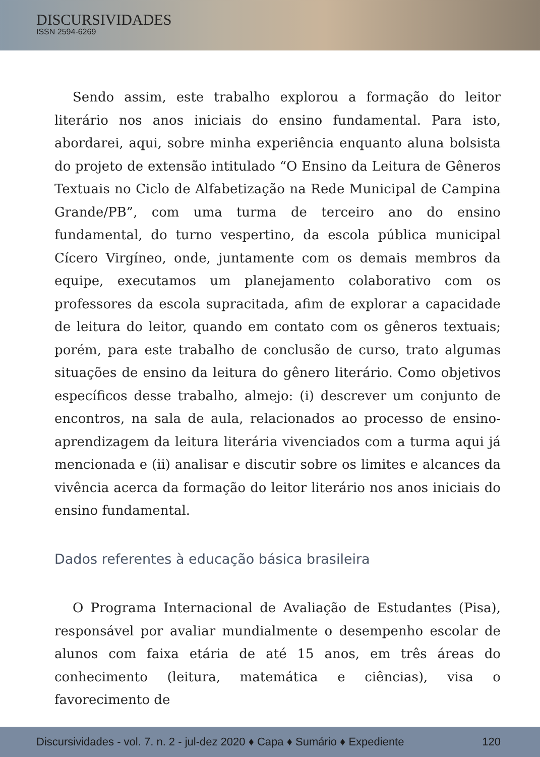DISCURSIVIDADES
ISSN 2594-6269
Sendo assim, este trabalho explorou a formação do leitor literário nos anos iniciais do ensino fundamental. Para isto, abordarei, aqui, sobre minha experiência enquanto aluna bolsista do projeto de extensão intitulado “O Ensino da Leitura de Gêneros Textuais no Ciclo de Alfabetização na Rede Municipal de Campina Grande/PB”, com uma turma de terceiro ano do ensino fundamental, do turno vespertino, da escola pública municipal Cícero Virgíneo, onde, juntamente com os demais membros da equipe, executamos um planejamento colaborativo com os professores da escola supracitada, afim de explorar a capacidade de leitura do leitor, quando em contato com os gêneros textuais; porém, para este trabalho de conclusão de curso, trato algumas situações de ensino da leitura do gênero literário. Como objetivos específicos desse trabalho, almejo: (i) descrever um conjunto de encontros, na sala de aula, relacionados ao processo de ensino-aprendizagem da leitura literária vivenciados com a turma aqui já mencionada e (ii) analisar e discutir sobre os limites e alcances da vivência acerca da formação do leitor literário nos anos iniciais do ensino fundamental.
Dados referentes à educação básica brasileira
O Programa Internacional de Avaliação de Estudantes (Pisa), responsável por avaliar mundialmente o desempenho escolar de alunos com faixa etária de até 15 anos, em três áreas do conhecimento (leitura, matemática e ciências), visa o favorecimento de
Discursividades - vol. 7. n. 2 - jul-dez 2020 ♦ Capa ♦ Sumário ♦ Expediente 120